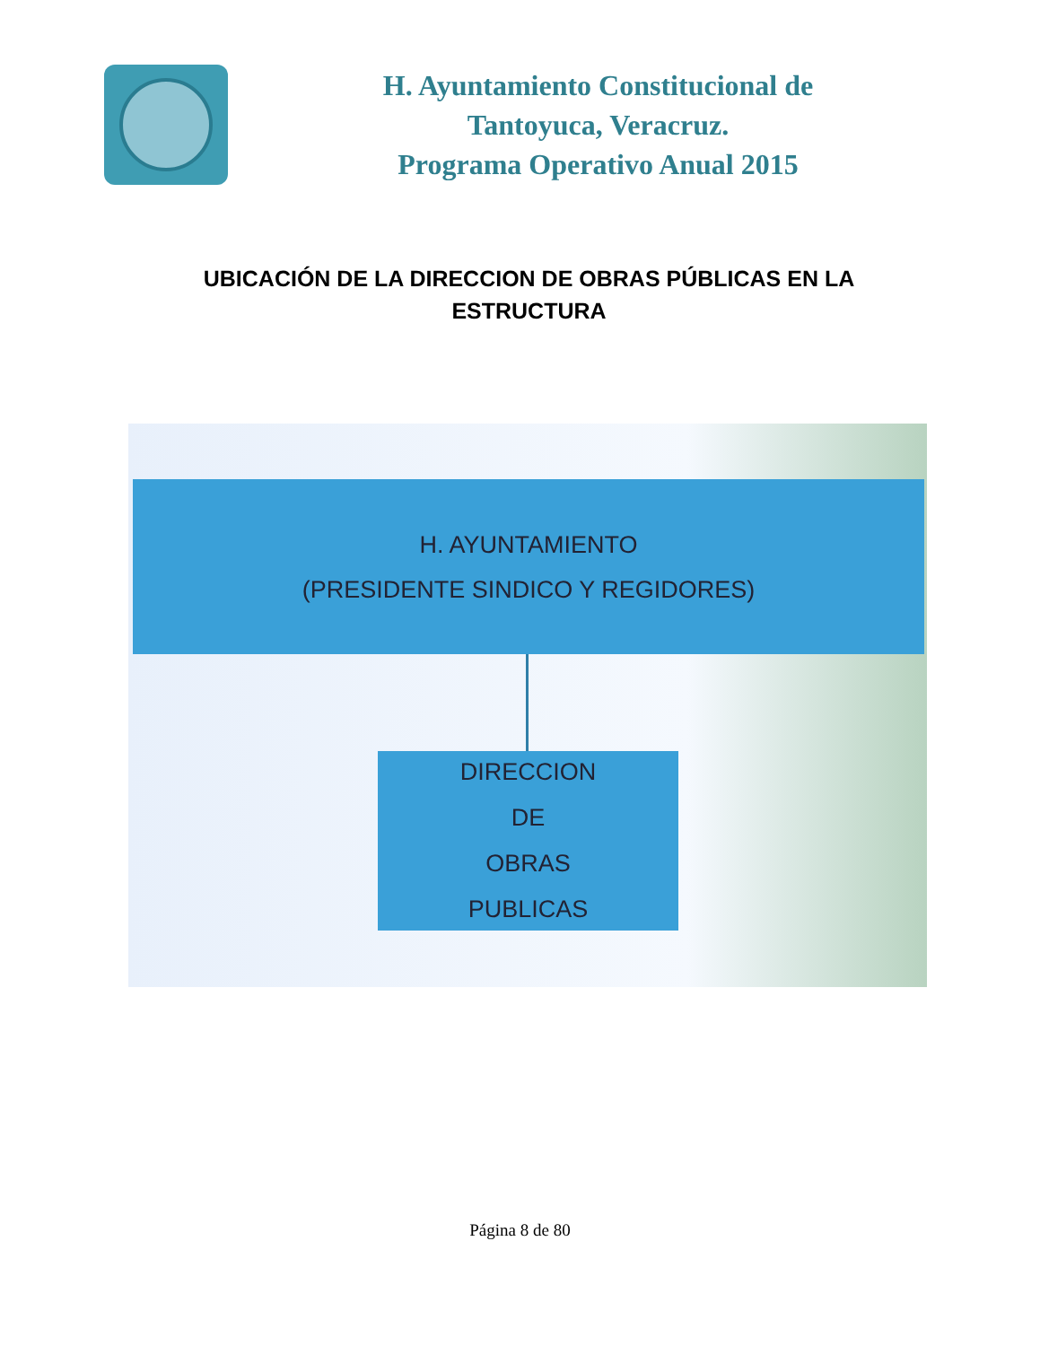H. Ayuntamiento Constitucional de
Tantoyuca, Veracruz.
Programa Operativo Anual 2015
UBICACIÓN DE LA DIRECCION DE OBRAS PÚBLICAS EN LA ESTRUCTURA
H. AYUNTAMIENTO
(PRESIDENTE SINDICO Y REGIDORES)
DIRECCION
DE
OBRAS
PUBLICAS
Página 8 de 80